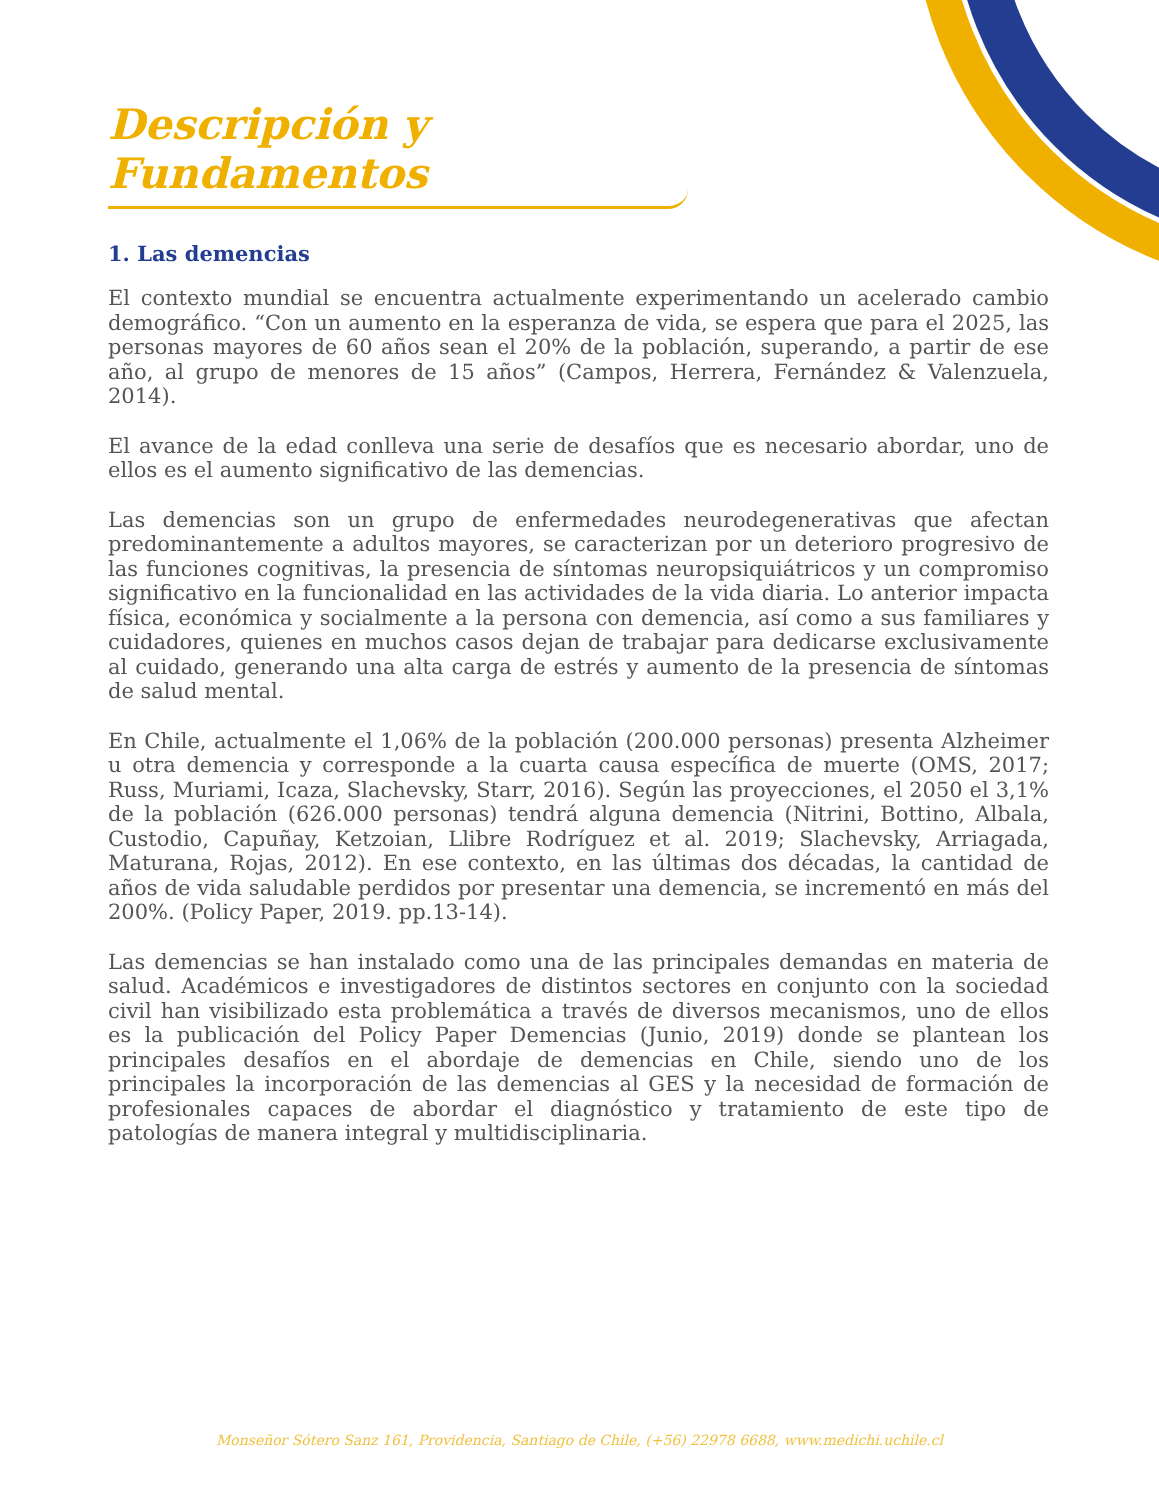Descripción y Fundamentos
1. Las demencias
El contexto mundial se encuentra actualmente experimentando un acelerado cambio demográfico. “Con un aumento en la esperanza de vida, se espera que para el 2025, las personas mayores de 60 años sean el 20% de la población, superando, a partir de ese año, al grupo de menores de 15 años” (Campos, Herrera, Fernández & Valenzuela, 2014).
El avance de la edad conlleva una serie de desafíos que es necesario abordar, uno de ellos es el aumento significativo de las demencias.
Las demencias son un grupo de enfermedades neurodegenerativas que afectan predominantemente a adultos mayores, se caracterizan por un deterioro progresivo de las funciones cognitivas, la presencia de síntomas neuropsiquiátricos y un compromiso significativo en la funcionalidad en las actividades de la vida diaria. Lo anterior impacta física, económica y socialmente a la persona con demencia, así como a sus familiares y cuidadores, quienes en muchos casos dejan de trabajar para dedicarse exclusivamente al cuidado, generando una alta carga de estrés y aumento de la presencia de síntomas de salud mental.
En Chile, actualmente el 1,06% de la población (200.000 personas) presenta Alzheimer u otra demencia y corresponde a la cuarta causa específica de muerte (OMS, 2017; Russ, Muriami, Icaza, Slachevsky, Starr, 2016). Según las proyecciones, el 2050 el 3,1% de la población (626.000 personas) tendrá alguna demencia (Nitrini, Bottino, Albala, Custodio, Capuñay, Ketzoian, Llibre Rodríguez et al. 2019; Slachevsky, Arriagada, Maturana, Rojas, 2012). En ese contexto, en las últimas dos décadas, la cantidad de años de vida saludable perdidos por presentar una demencia, se incrementó en más del 200%. (Policy Paper, 2019. pp.13-14).
Las demencias se han instalado como una de las principales demandas en materia de salud. Académicos e investigadores de distintos sectores en conjunto con la sociedad civil han visibilizado esta problemática a través de diversos mecanismos, uno de ellos es la publicación del Policy Paper Demencias (Junio, 2019) donde se plantean los principales desafíos en el abordaje de demencias en Chile, siendo uno de los principales la incorporación de las demencias al GES y la necesidad de formación de profesionales capaces de abordar el diagnóstico y tratamiento de este tipo de patologías de manera integral y multidisciplinaria.
Monseñor Sótero Sanz 161, Providencia, Santiago de Chile, (+56) 22978 6688, www.medichi.uchile.cl